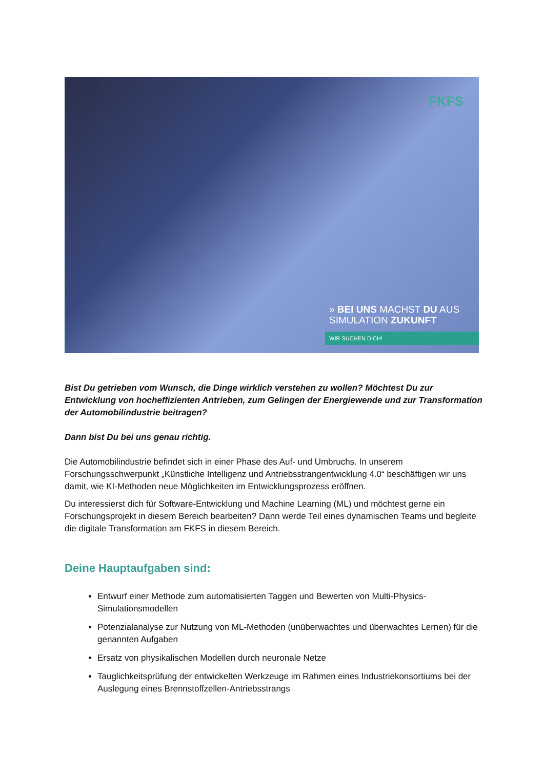FKFS
» BEI UNS MACHST DU AUS
SIMULATION ZUKUNFT
WIR SUCHEN DICH!
Bist Du getrieben vom Wunsch, die Dinge wirklich verstehen zu wollen? Möchtest Du zur Entwicklung von hocheffizienten Antrieben, zum Gelingen der Energiewende und zur Transformation der Automobilindustrie beitragen?
Dann bist Du bei uns genau richtig.
Die Automobilindustrie befindet sich in einer Phase des Auf- und Umbruchs. In unserem Forschungsschwerpunkt „Künstliche Intelligenz und Antriebsstrangentwicklung 4.0“ beschäftigen wir uns damit, wie KI-Methoden neue Möglichkeiten im Entwicklungsprozess eröffnen.
Du interessierst dich für Software-Entwicklung und Machine Learning (ML) und möchtest gerne ein Forschungsprojekt in diesem Bereich bearbeiten? Dann werde Teil eines dynamischen Teams und begleite die digitale Transformation am FKFS in diesem Bereich.
Deine Hauptaufgaben sind:
Entwurf einer Methode zum automatisierten Taggen und Bewerten von Multi-Physics-Simulationsmodellen
Potenzialanalyse zur Nutzung von ML-Methoden (unüberwachtes und überwachtes Lernen) für die genannten Aufgaben
Ersatz von physikalischen Modellen durch neuronale Netze
Tauglichkeitsprüfung der entwickelten Werkzeuge im Rahmen eines Industriekonsortiums bei der Auslegung eines Brennstoffzellen-Antriebsstrangs